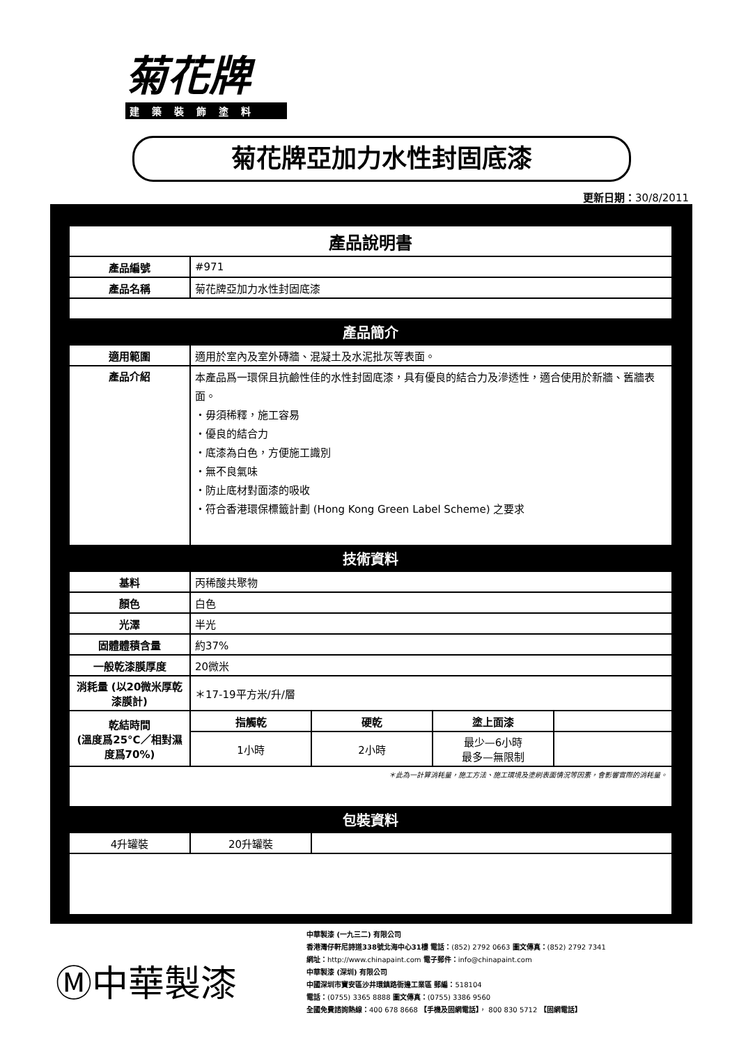菊花牌
建築裝飾塗料
菊花牌亞加力水性封固底漆
更新日期：30/8/2011
| 產品說明書 | | | | |
| 產品編號 | #971 | | | |
| 產品名稱 | 菊花牌亞加力水性封固底漆 | | | |
| 產品簡介 | | | | |
| 適用範圍 | 適用於室內及室外磚牆、混凝土及水泥批灰等表面。 | | | |
| 產品介紹 | 本產品爲一環保且抗鹼性佳的水性封固底漆，具有優良的結合力及滲透性，適合使用於新牆、舊牆表面。 ・毋須稀釋，施工容易 ・優良的結合力 ・底漆為白色，方便施工識別 ・無不良氣味 ・防止底材對面漆的吸收 ・符合香港環保標籤計劃 (Hong Kong Green Label Scheme) 之要求 | | | |
| 技術資料 | | | | |
| 基料 | 丙稀酸共聚物 | | | |
| 顏色 | 白色 | | | |
| 光澤 | 半光 | | | |
| 固體體積含量 | 約37% | | | |
| 一般乾漆膜厚度 | 20微米 | | | |
| 消耗量 (以20微米厚乾漆膜計) | ＊17-19平方米/升/層 | | | |
| 乾結時間 (溫度爲25°C／相對濕度爲70%) | 指觸乾 | 硬乾 | 塗上面漆 | |
| | 1小時 | 2小時 | 最少—6小時 最多—無限制 | |
| ＊此為一計算消耗量，施工方法、施工環境及塗刷表面情況等因素，會影響實際的消耗量。 | | | | |
| 包裝資料 | | | | |
| 4升罐裝 | 20升罐裝 | | | |
Ⓜ中華製漆
中華製漆 (一九三二) 有限公司
香港灣仔軒尼詩道338號北海中心31樓 電話：(852) 2792 0663 圖文傳真：(852) 2792 7341
網址：http://www.chinapaint.com 電子郵件：info@chinapaint.com
中華製漆 (深圳) 有限公司
中國深圳市寶安區沙井環鎮路衙邊工業區 郵編：518104
電話：(0755) 3365 8888 圖文傳真：(0755) 3386 9560
全國免費諮詢熱線：400 678 8668 【手機及固網電話】， 800 830 5712 【固網電話】